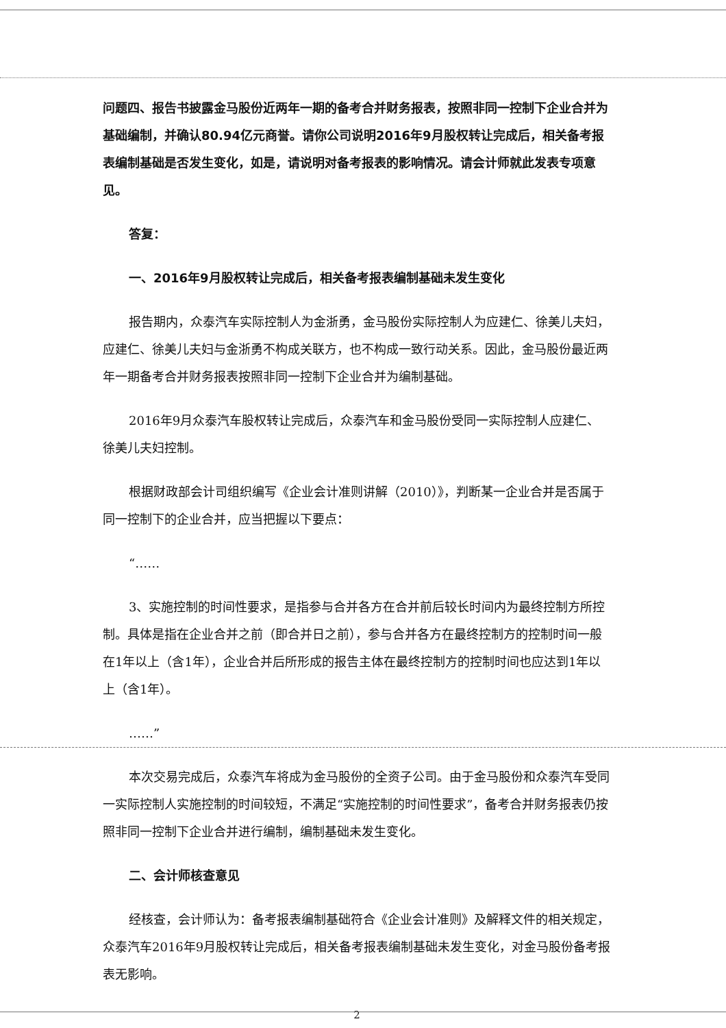问题四、报告书披露金马股份近两年一期的备考合并财务报表，按照非同一控制下企业合并为基础编制，并确认80.94亿元商誉。请你公司说明2016年9月股权转让完成后，相关备考报表编制基础是否发生变化，如是，请说明对备考报表的影响情况。请会计师就此发表专项意见。
答复：
一、2016年9月股权转让完成后，相关备考报表编制基础未发生变化
报告期内，众泰汽车实际控制人为金浙勇，金马股份实际控制人为应建仁、徐美儿夫妇，应建仁、徐美儿夫妇与金浙勇不构成关联方，也不构成一致行动关系。因此，金马股份最近两年一期备考合并财务报表按照非同一控制下企业合并为编制基础。
2016年9月众泰汽车股权转让完成后，众泰汽车和金马股份受同一实际控制人应建仁、徐美儿夫妇控制。
根据财政部会计司组织编写《企业会计准则讲解（2010）》，判断某一企业合并是否属于同一控制下的企业合并，应当把握以下要点：
“……
3、实施控制的时间性要求，是指参与合并各方在合并前后较长时间内为最终控制方所控制。具体是指在企业合并之前（即合并日之前），参与合并各方在最终控制方的控制时间一般在1年以上（含1年），企业合并后所形成的报告主体在最终控制方的控制时间也应达到1年以上（含1年）。
……”
本次交易完成后，众泰汽车将成为金马股份的全资子公司。由于金马股份和众泰汽车受同一实际控制人实施控制的时间较短，不满足“实施控制的时间性要求”，备考合并财务报表仍按照非同一控制下企业合并进行编制，编制基础未发生变化。
二、会计师核查意见
经核查，会计师认为：备考报表编制基础符合《企业会计准则》及解释文件的相关规定，众泰汽车2016年9月股权转让完成后，相关备考报表编制基础未发生变化，对金马股份备考报表无影响。
2